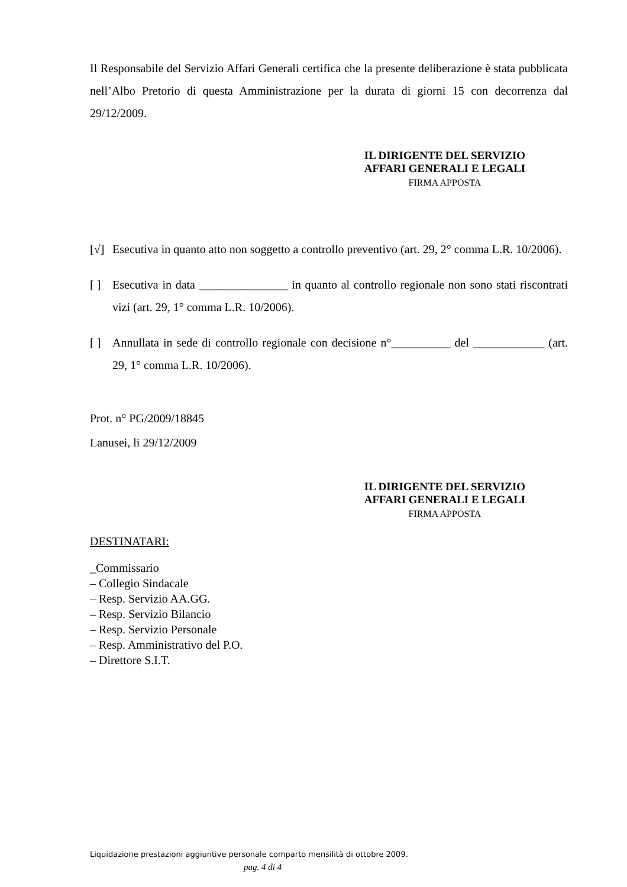Il Responsabile del Servizio Affari Generali certifica che la presente deliberazione è stata pubblicata nell’Albo Pretorio di questa Amministrazione per la durata di giorni 15 con decorrenza dal 29/12/2009.
IL DIRIGENTE DEL SERVIZIO
AFFARI GENERALI E LEGALI
FIRMA APPOSTA
[√] Esecutiva in quanto atto non soggetto a controllo preventivo (art. 29, 2° comma L.R. 10/2006).
[ ] Esecutiva in data _______________ in quanto al controllo regionale non sono stati riscontrati vizi (art. 29, 1° comma L.R. 10/2006).
[ ] Annullata in sede di controllo regionale con decisione n°__________ del ____________ (art. 29, 1° comma L.R. 10/2006).
Prot. n° PG/2009/18845
Lanusei, li 29/12/2009
IL DIRIGENTE DEL SERVIZIO
AFFARI GENERALI E LEGALI
FIRMA APPOSTA
DESTINATARI:
_Commissario
– Collegio Sindacale
– Resp. Servizio AA.GG.
– Resp. Servizio Bilancio
– Resp. Servizio Personale
– Resp. Amministrativo del P.O.
– Direttore S.I.T.
Liquidazione prestazioni aggiuntive personale comparto mensilità di ottobre 2009.
pag. 4 di 4